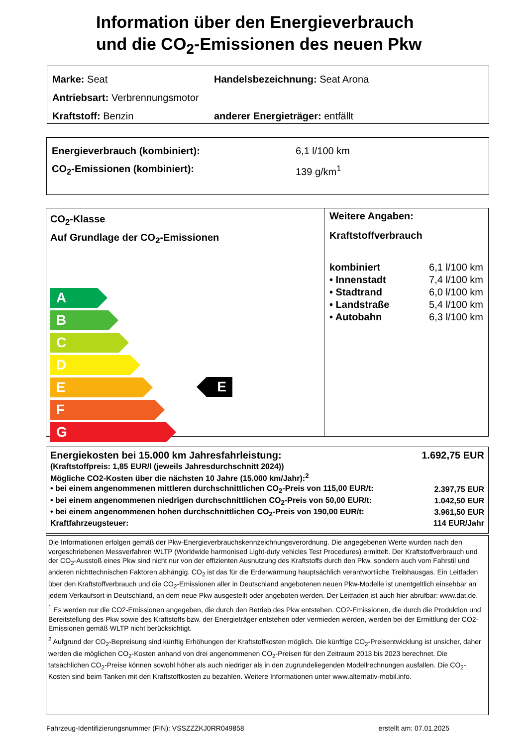Information über den Energieverbrauch
und die CO<sub>2</sub>-Emissionen des neuen Pkw
Marke: Seat Handelsbezeichnung: Seat Arona
Antriebsart: Verbrennungsmotor
Kraftstoff: Benzin anderer Energieträger: entfällt
Energieverbrauch (kombiniert): 6,1 l/100 km
CO<sub>2</sub>-Emissionen (kombiniert): 139 g/km<sup>1</sup>
CO<sub>2</sub>-Klasse
Auf Grundlage der CO<sub>2</sub>-Emissionen
A
B
C
D
E
F
G
E
Weitere Angaben:
Kraftstoffverbrauch
| kombiniert | 6,1 l/100 km |
| • Innenstadt | 7,4 l/100 km |
| • Stadtrand | 6,0 l/100 km |
| • Landstraße | 5,4 l/100 km |
| • Autobahn | 6,3 l/100 km |
| Energiekosten bei 15.000 km Jahresfahrleistung: | 1.692,75 EUR |
| (Kraftstoffpreis: 1,85 EUR/l (jeweils Jahresdurchschnitt 2024)) | |
| Mögliche CO2-Kosten über die nächsten 10 Jahre (15.000 km/Jahr):<sup>2</sup> | |
| • bei einem angenommenen mittleren durchschnittlichen CO<sub>2</sub>-Preis von 115,00 EUR/t: | 2.397,75 EUR |
| • bei einem angenommenen niedrigen durchschnittlichen CO<sub>2</sub>-Preis von 50,00 EUR/t: | 1.042,50 EUR |
| • bei einem angenommenen hohen durchschnittlichen CO<sub>2</sub>-Preis von 190,00 EUR/t: | 3.961,50 EUR |
| Kraftfahrzeugsteuer: | 114 EUR/Jahr |
Die Informationen erfolgen gemäß der Pkw-Energieverbrauchskennzeichnungsverordnung. Die angegebenen Werte wurden nach den vorgeschriebenen Messverfahren WLTP (Worldwide harmonised Light-duty vehicles Test Procedures) ermittelt. Der Kraftstoffverbrauch und der CO<sub>2</sub>-Ausstoß eines Pkw sind nicht nur von der effizienten Ausnutzung des Kraftstoffs durch den Pkw, sondern auch vom Fahrstil und anderen nichttechnischen Faktoren abhängig. CO<sub>2</sub> ist das für die Erderwärmung hauptsächlich verantwortliche Treibhausgas. Ein Leitfaden über den Kraftstoffverbrauch und die CO<sub>2</sub>-Emissionen aller in Deutschland angebotenen neuen Pkw-Modelle ist unentgeltlich einsehbar an jedem Verkaufsort in Deutschland, an dem neue Pkw ausgestellt oder angeboten werden. Der Leitfaden ist auch hier abrufbar: www.dat.de.
<sup>1</sup> Es werden nur die CO2-Emissionen angegeben, die durch den Betrieb des Pkw entstehen. CO2-Emissionen, die durch die Produktion und Bereitstellung des Pkw sowie des Kraftstoffs bzw. der Energieträger entstehen oder vermieden werden, werden bei der Ermittlung der CO2-Emissionen gemäß WLTP nicht berücksichtigt.
<sup>2</sup> Aufgrund der CO<sub>2</sub>-Bepreisung sind künftig Erhöhungen der Kraftstoffkosten möglich. Die künftige CO<sub>2</sub>-Preisentwicklung ist unsicher, daher werden die möglichen CO<sub>2</sub>-Kosten anhand von drei angenommenen CO<sub>2</sub>-Preisen für den Zeitraum 2013 bis 2023 berechnet. Die tatsächlichen CO<sub>2</sub>-Preise können sowohl höher als auch niedriger als in den zugrundeliegenden Modellrechnungen ausfallen. Die CO<sub>2</sub>-Kosten sind beim Tanken mit den Kraftstoffkosten zu bezahlen. Weitere Informationen unter www.alternativ-mobil.info.
Fahrzeug-Identifizierungsnummer (FIN): VSSZZZKJ0RR049858 erstellt am: 07.01.2025